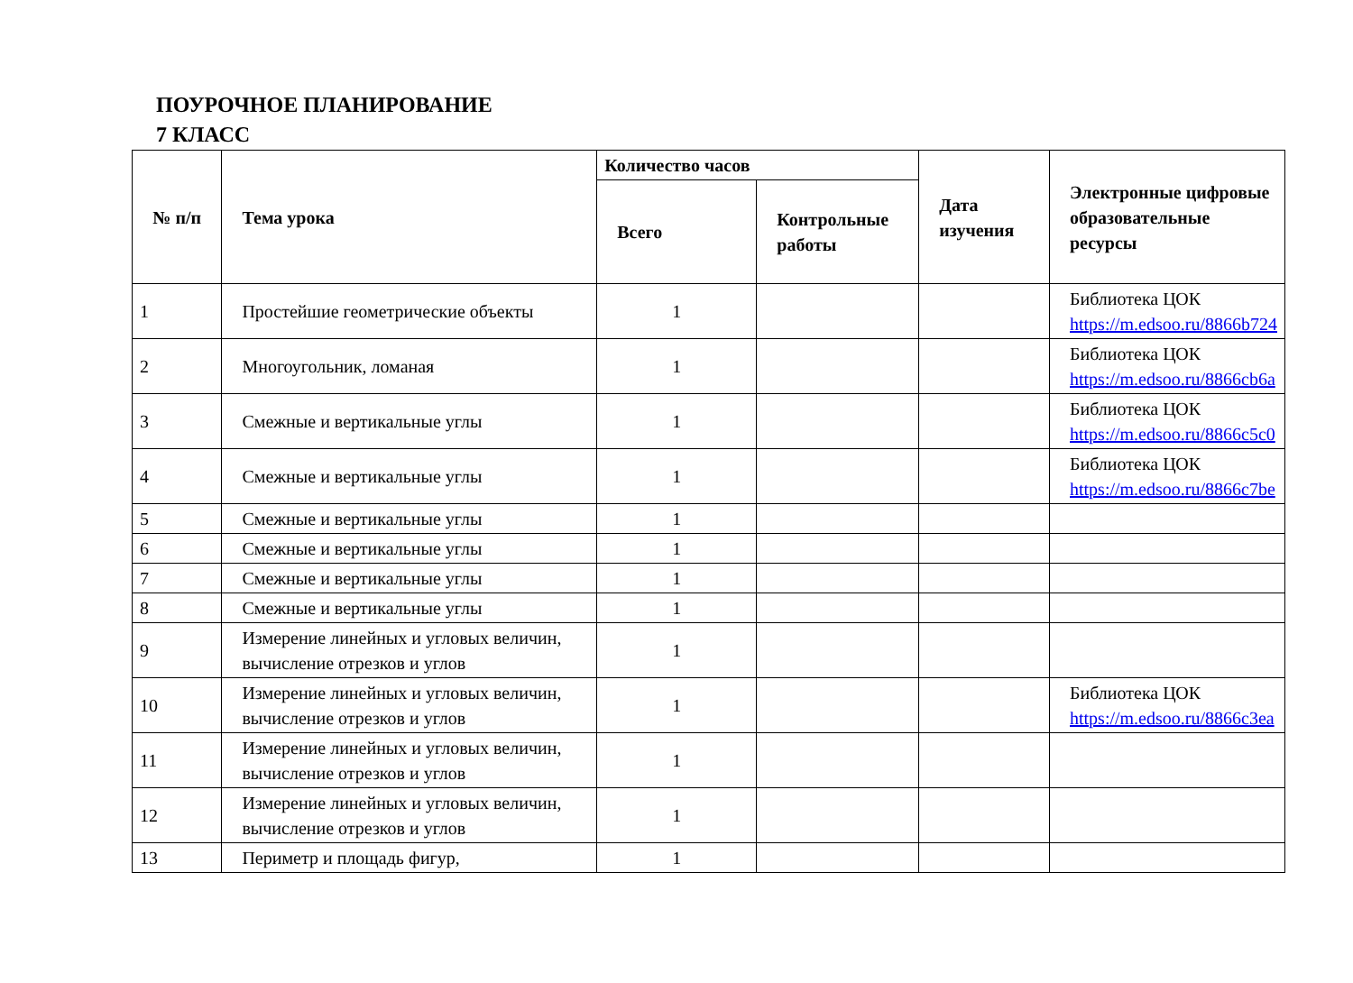ПОУРОЧНОЕ ПЛАНИРОВАНИЕ
7 КЛАСС
| № п/п | Тема урока | Количество часов | | Дата изучения | Электронные цифровые образовательные ресурсы |
| --- | --- | --- | --- | --- | --- |
| | | Всего | Контрольные работы | | |
| 1 | Простейшие геометрические объекты | 1 | | | Библиотека ЦОК https://m.edsoo.ru/8866b724 |
| 2 | Многоугольник, ломаная | 1 | | | Библиотека ЦОК https://m.edsoo.ru/8866cb6a |
| 3 | Смежные и вертикальные углы | 1 | | | Библиотека ЦОК https://m.edsoo.ru/8866c5c0 |
| 4 | Смежные и вертикальные углы | 1 | | | Библиотека ЦОК https://m.edsoo.ru/8866c7be |
| 5 | Смежные и вертикальные углы | 1 | | | |
| 6 | Смежные и вертикальные углы | 1 | | | |
| 7 | Смежные и вертикальные углы | 1 | | | |
| 8 | Смежные и вертикальные углы | 1 | | | |
| 9 | Измерение линейных и угловых величин, вычисление отрезков и углов | 1 | | | |
| 10 | Измерение линейных и угловых величин, вычисление отрезков и углов | 1 | | | Библиотека ЦОК https://m.edsoo.ru/8866c3ea |
| 11 | Измерение линейных и угловых величин, вычисление отрезков и углов | 1 | | | |
| 12 | Измерение линейных и угловых величин, вычисление отрезков и углов | 1 | | | |
| 13 | Периметр и площадь фигур, | 1 | | | |